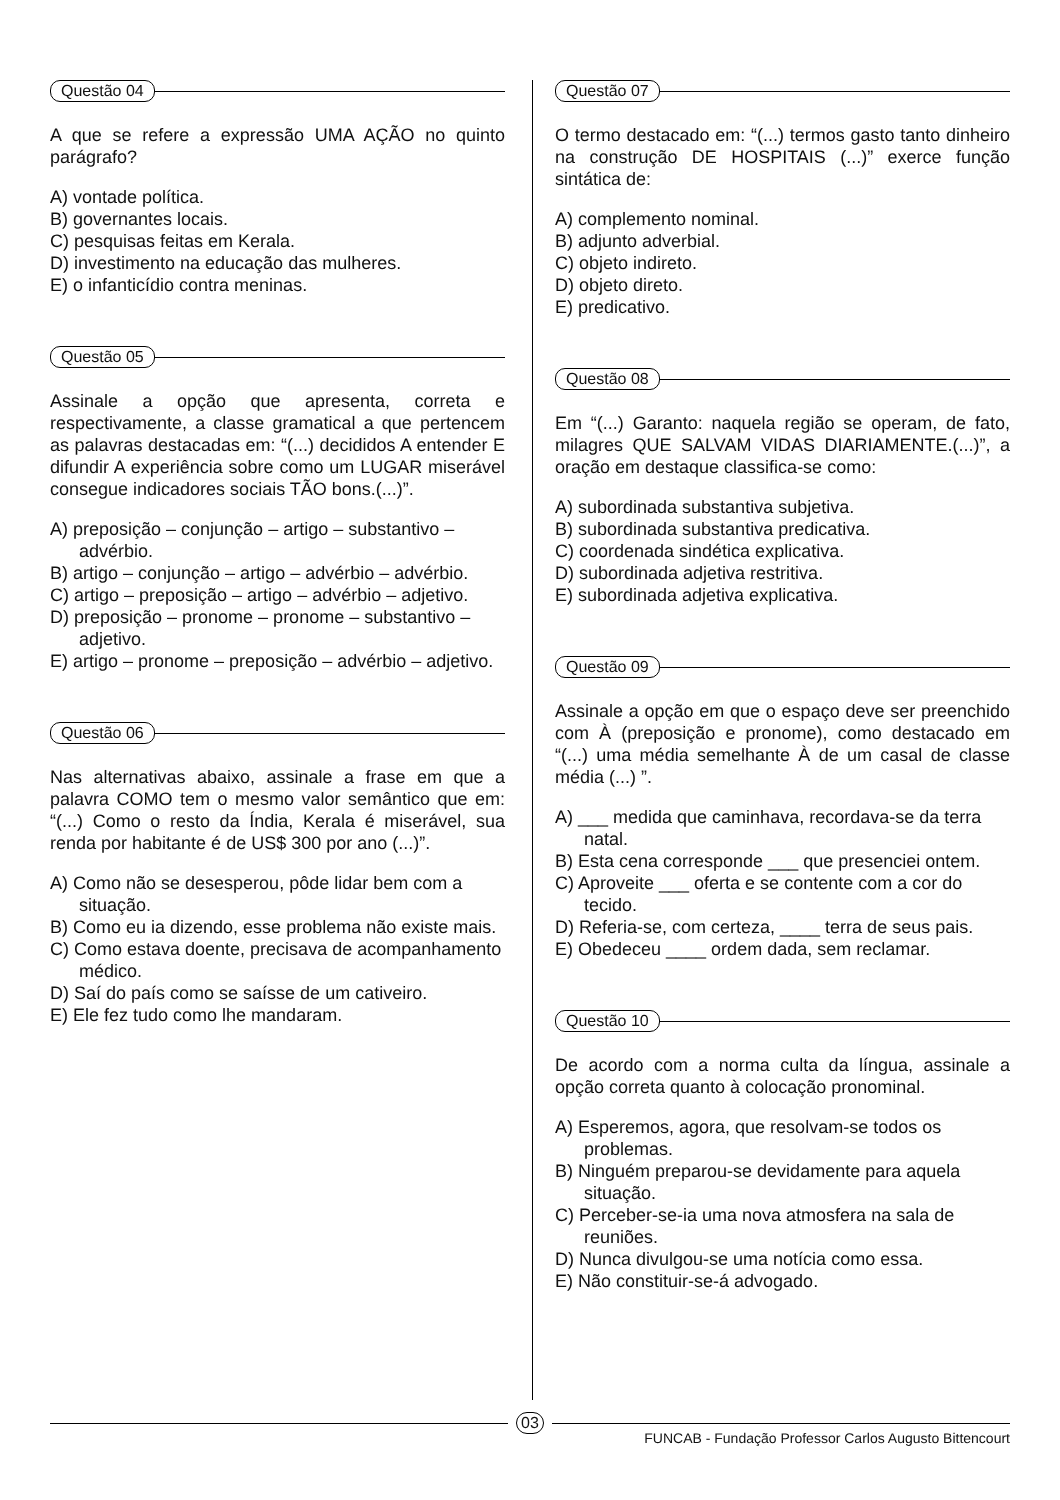Questão 04
A que se refere a expressão UMA AÇÃO no quinto parágrafo?
A) vontade política.
B) governantes locais.
C) pesquisas feitas em Kerala.
D) investimento na educação das mulheres.
E) o infanticídio contra meninas.
Questão 05
Assinale a opção que apresenta, correta e respectivamente, a classe gramatical a que pertencem as palavras destacadas em: “(...) decididos A entender E difundir A experiência sobre como um LUGAR miserável consegue indicadores sociais TÃO bons.(...)”.
A) preposição – conjunção – artigo – substantivo – advérbio.
B) artigo – conjunção – artigo – advérbio – advérbio.
C) artigo – preposição – artigo – advérbio – adjetivo.
D) preposição – pronome – pronome – substantivo – adjetivo.
E) artigo – pronome – preposição – advérbio – adjetivo.
Questão 06
Nas alternativas abaixo, assinale a frase em que a palavra COMO tem o mesmo valor semântico que em: “(...) Como o resto da Índia, Kerala é miserável, sua renda por habitante é de US$ 300 por ano (...)”.
A) Como não se desesperou, pôde lidar bem com a situação.
B) Como eu ia dizendo, esse problema não existe mais.
C) Como estava doente, precisava de acompanhamento médico.
D) Saí do país como se saísse de um cativeiro.
E) Ele fez tudo como lhe mandaram.
Questão 07
O termo destacado em: “(...) termos gasto tanto dinheiro na construção DE HOSPITAIS (...)” exerce função sintática de:
A) complemento nominal.
B) adjunto adverbial.
C) objeto indireto.
D) objeto direto.
E) predicativo.
Questão 08
Em “(...) Garanto: naquela região se operam, de fato, milagres QUE SALVAM VIDAS DIARIAMENTE.(...)”, a oração em destaque classifica-se como:
A) subordinada substantiva subjetiva.
B) subordinada substantiva predicativa.
C) coordenada sindética explicativa.
D) subordinada adjetiva restritiva.
E) subordinada adjetiva explicativa.
Questão 09
Assinale a opção em que o espaço deve ser preenchido com À (preposição e pronome), como destacado em “(...) uma média semelhante À de um casal de classe média (...) ”.
A) ___ medida que caminhava, recordava-se da terra natal.
B) Esta cena corresponde ___ que presenciei ontem.
C) Aproveite ___ oferta e se contente com a cor do tecido.
D) Referia-se, com certeza, ____ terra de seus pais.
E) Obedeceu ____ ordem dada, sem reclamar.
Questão 10
De acordo com a norma culta da língua, assinale a opção correta quanto à colocação pronominal.
A) Esperemos, agora, que resolvam-se todos os problemas.
B) Ninguém preparou-se devidamente para aquela situação.
C) Perceber-se-ia uma nova atmosfera na sala de reuniões.
D) Nunca divulgou-se uma notícia como essa.
E) Não constituir-se-á advogado.
03
FUNCAB - Fundação Professor Carlos Augusto Bittencourt